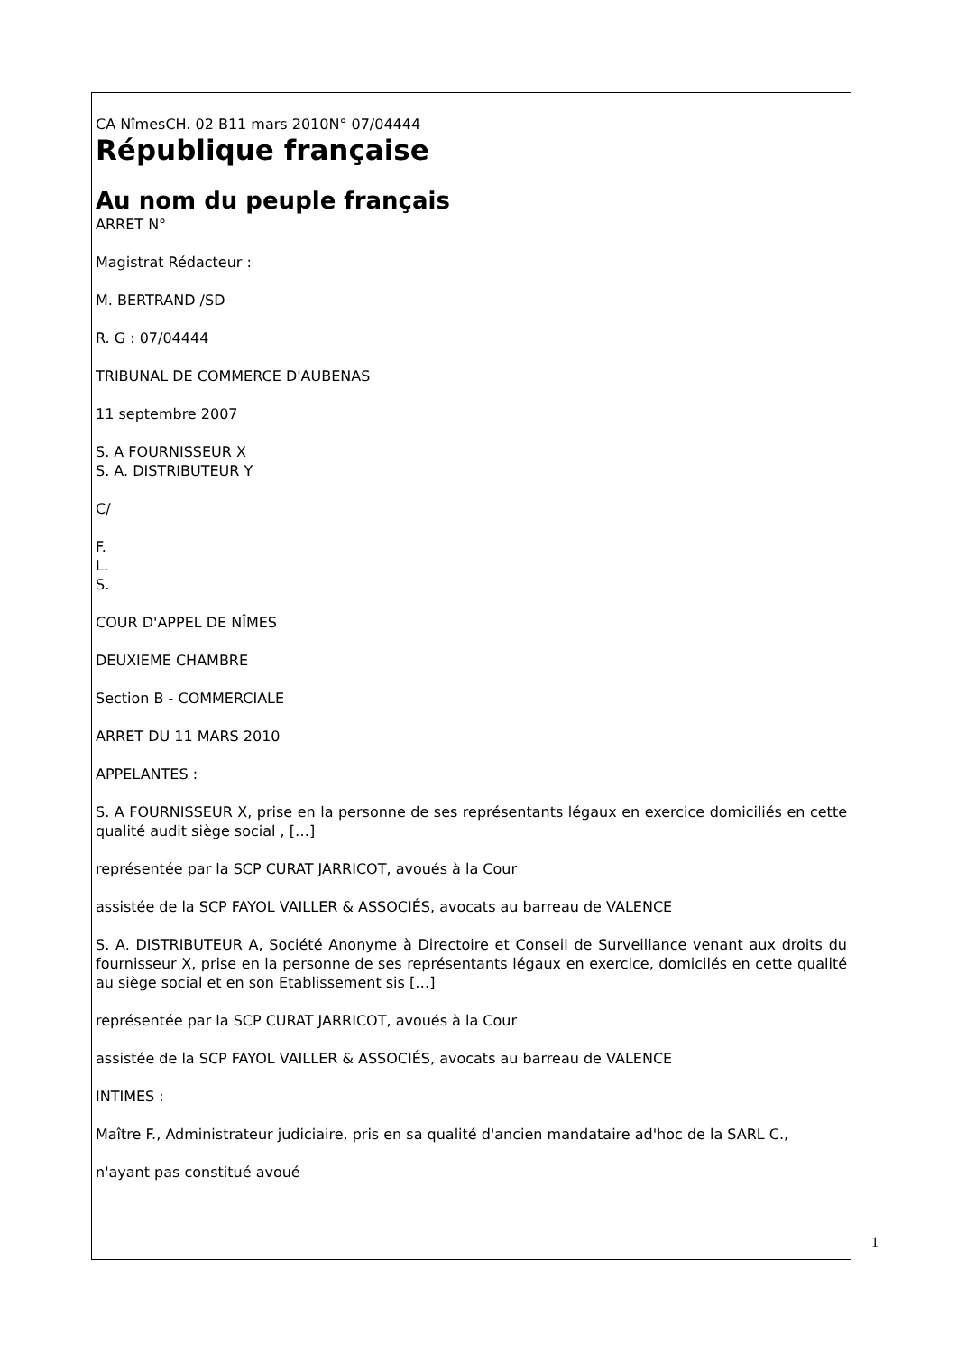CA NîmesCH. 02 B11 mars 2010N° 07/04444
République française
Au nom du peuple français
ARRET N°
Magistrat Rédacteur :
M. BERTRAND /SD
R. G : 07/04444
TRIBUNAL DE COMMERCE D'AUBENAS
11 septembre 2007
S. A FOURNISSEUR X
S. A. DISTRIBUTEUR Y
C/
F.
L.
S.
COUR D'APPEL DE NÎMES
DEUXIEME CHAMBRE
Section B - COMMERCIALE
ARRET DU 11 MARS 2010
APPELANTES :
S. A FOURNISSEUR X, prise en la personne de ses représentants légaux en exercice domiciliés en cette qualité audit siège social , […]
représentée par la SCP CURAT JARRICOT, avoués à la Cour
assistée de la SCP FAYOL VAILLER & ASSOCIÉS, avocats au barreau de VALENCE
S. A. DISTRIBUTEUR A, Société Anonyme à Directoire et Conseil de Surveillance venant aux droits du fournisseur X, prise en la personne de ses représentants légaux en exercice, domicilés en cette qualité au siège social et en son Etablissement sis […]
représentée par la SCP CURAT JARRICOT, avoués à la Cour
assistée de la SCP FAYOL VAILLER & ASSOCIÉS, avocats au barreau de VALENCE
INTIMES :
Maître F., Administrateur judiciaire, pris en sa qualité d'ancien mandataire ad'hoc de la SARL C.,
n'ayant pas constitué avoué
1